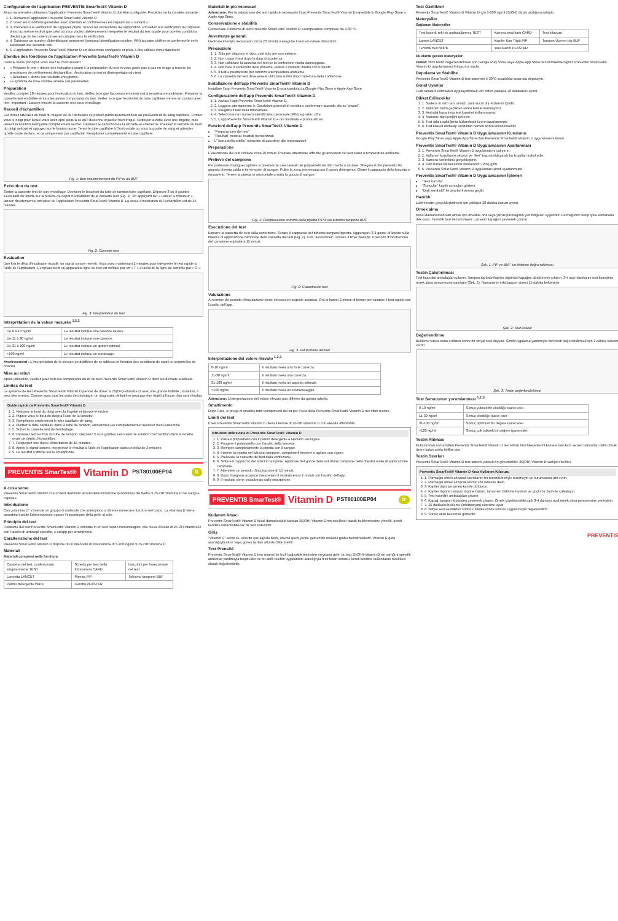Configuration de l'application PREVENTIS SmarTest® Vitamin D
Avant sa première utilisation, l'application Preventis SmarTest® Vitamin D doit être configurée. Procédez de la manière suivante :
1. 1. Démarrez l'application Preventis SmarTest® Vitamin D.
2. 2. Lisez les conditions générales avec attention et confirmez-les en cliquant sur « suivant ».
3. 3. Procédez à la vérification de l'appareil photo. Suivez les instructions de l'application. Procédez à la vérification de l'appareil photo au même endroit que celui où vous voulez ultérieurement interpréter le résultat du test rapide pour que les conditions d'éclairage du lieu soient prises en compte dans la vérification.
4. 4. Saisissez un numéro d'identification personnel (personal identification number, PIN) à quatre chiffres et confirmez-le en le saisissant une seconde fois.
5. 5. L'application Preventis SmarTest® Vitamin D est désormais configurée et prête à être utilisée immédiatement.
Étendue des fonctions de l'application Preventis SmarTest® Vitamin D
Dans le menu principal, vous avez le choix suivant :
« Préparer le test » donne des indications quant à la préparation du test et vous guide pas à pas en image à travers les procédures de prélèvement d'échantillon, d'exécution du test et d'interprétation du test.
« Résultats » donne les résultats enregistrés.
Le symbole de roue crantée amène aux paramètres.
Préparation
Veuillez compter 20 minutes pour l'exécution du test. Veillez à ce que l'accessoire de test soit à température ambiante. Préparez la cassette test emballée et tous les autres composants du test. Veillez à ce que l'extrémité du tube capillaire n'entre en contact avec rien. Important : Laissez encore la cassette test sous emballage.
Recueil d'échantillon
Les zones latérales du bout du majeur ou de l'annulaire se prêtent particulièrement bien au prélèvement de sang capillaire. Frottez-vous le doigt pour lequel vous avez opté jusqu'à ce qu'il devienne chaud et bien irrigué. Nettoyez la zone avec une lingette, puis laissez la solution nettoyante complètement sécher. Dévissez le capuchon de la lancette et enlevez-le. Pressez la lancette au bout du doigt nettoyé et appuyez sur le bouton jaune. Tenez le tube capillaire à l'horizontale ou sous la goutte de sang et attendez qu'elle coule dedans, et ce uniquement par capillarité. Remplissez complètement le tube capillaire.
Fig. 1: Bon enclenchement du PIP et du BUF
Exécution du test
Sortez la cassette test de son emballage. Dévissez le bouchon du tube de tampon/tube capillaire. Déposez 3 ou 4 gouttes s'écoulant du liquide sur la fenêtre de dépôt d'échantillon de la cassette test (Fig. 2). En appuyant sur « Lancer le minuteur », lancez directement le minuteur de l'application Preventis SmarTest® Vitamin D. La durée d'incubation de l'échantillon est de 15 minutes.
Fig. 2: Cassette test
Évaluation
Une fois le délai d'incubation écoulé, un signal sonore retentit. Vous avez maintenant 2 minutes pour interpréter le test rapide à l'aide de l'application. L'emplacement où apparaît la ligne de test est indiqué par un « T » et celui de la ligne de contrôle par « C ».
Fig. 3: Interprétation du test
Interprétation de la valeur mesurée <sup>1,2,3</sup>
| De 0 à 10 ng/ml | Le résultat indique une carence sévère. |
| De 11 à 30 ng/ml | Le résultat indique une carence. |
| De 31 à 100 ng/ml | Le résultat indique un apport optimal. |
| >100 ng/ml | Le résultat indique un surdosage. |
Avertissement : L'interprétation de la mesure peut différer de ce tableau en fonction des conditions de santé et corporelles de chacun.
Mise au rebut
Après utilisation, veuillez jeter tous les composants du kit de test Preventis SmarTest® Vitamin D dans les déchets résiduels.
Limites du test
Le système de test Preventis SmarTest® Vitamin D permet de doser la 25(OH)-vitamine D avec une grande fiabilité ; toutefois, il peut des erreurs. Comme avec tous les tests de dépistage, un diagnostic définitif ne peut pas être établi à l'issue d'un seul résultat.
Guide rapide de Preventis SmarTest® Vitamin D
1. 1. Nettoyez le bout du doigt avec la lingette et laissez-le sécher.
2. 2. Piquez-vous le bout du doigt à l'aide de la lancette.
3. 3. Remplissez entièrement le tube capillaire de sang.
4. 4. Plantez le tube capillaire dans le tube de tampon, enclenchez-les complètement et secouez bien l'ensemble.
5. 5. Sortez la cassette test de l'emballage.
6. 6. Dévissez le bouchon du tube de tampon. Déposez 3 ou 4 gouttes s'écoulant de solution d'échantillon dans la fenêtre ovale de dépôt d'échantillon.
7. 7. Respectez une durée d'incubation de 15 minutes.
8. 8. Après le signal sonore, interprétez le résultat à l'aide de l'application dans un délai de 2 minutes.
9. 9. Le résultat s'affiche sur le smartphone.
PREVENTIS SmarTest® Vitamin D PST80100EP04 it
A cosa serve
Preventis SmarTest® Vitamin D è un test destinato all'autodeterminazione quantitativa del livello di 25-OH vitamina D nel sangue capillare.
Introduzione
Con „vitamina D" s'intende un gruppo di molecole che adempiono a diverse numerose funzioni nel corpo. La vitamina D viene assorbita tramite l'alimentazione oppure l'esposizione della pelle al sole.
Principio del test
Il sistema del test Preventis SmarTest® Vitamin D consiste in un test rapido immunologico, che rileva il livello di 25-OH vitamina D con l'ausilio di anticorpi specifici, e un'app per smartphone.
Caratteristiche del test
Preventis SmarTest® Vitamin D dispone di un intervallo di misurazione di 5-100 ng/ml di 25-OH vitamina D.
Materiali
Materiali compresi nella fornitura
| Cassetta del test, confezionata singolarmente TEST | Scheda per test della fotocamera CARD | Istruzioni per l'esecuzione del test |
| Lancetta LANCET | Pipetta PIP | Tubicino tampone BUF |
| Panno detergente WIPE | Cerotto PLASTER | |
Materiali in più necessari
Attenzione: Per la valutazione del test rapido è necessario l'app Preventis SmarTest® Vitamin D reperibile in Google Play Store o Apple App Store.
Conservazione e stabilità
Conservare il sistema di test Preventis SmarTest® Vitamin D a temperature comprese tra 4-30 °C.
Avvertenze generali
Dedicare il tempo necessario (circa 20 minuti) a eseguire il test ed evitare distrazioni.
Precauzioni
1. 1. Solo per diagnosi in vitro, cioè solo per uso esterno.
2. 2. Non usare il test dopo la data di scadenza.
3. 3. Non utilizzare la cassetta del test se la confezione risulta danneggiata.
4. 4. Non bere il contenuto della provetta, evitare il contatto diretto con il liquido.
5. 5. Il test è predisposto per l'utilizzo a temperatura ambiente.
6. 6. La cassetta del test deve essere utilizzata subito dopo l'apertura della confezione.
Installazione dell'app Preventis SmarTest® Vitamin D
Installare l'app Preventis SmarTest® Vitamin D scaricandola da Google Play Store o Apple App Store.
Configurazione dell'app Preventis SmarTest® Vitamin D
1. 1. Avviare l'app Preventis SmarTest® Vitamin D.
2. 2. Leggere attentamente le Condizioni generali di vendita e confermare facendo clic su "avanti".
3. 3. Eseguire il test della fotocamera.
4. 4. Selezionare un numero identificativo personale (PIN) a quattro cifre.
5. 5. L'app Preventis SmarTest® Vitamin D è ora installata e pronta all'uso.
Funzioni dell'app Preventis SmarTest® Vitamin D
"Preparazione del test"
"Risultati" mostra i risultati memorizzati.
L'"icona della rotella" consente di accedere alle impostazioni.
Preparazione
L'esecuzione del test richiede circa 20 minuti. Prestare attenzione affinché gli accessori del test siano a temperatura ambiente.
Prelievo del campione
Per prelevare il sangue capillare si prestano le aree laterali dei polpastrelli del dito medio o anulare. Sfregare il dito prescelto fin quando diventa caldo e ben irrorato di sangue. Pulire la zona interessata con il panno detergente. Girare il cappuccio della lancetta e rimuoverlo. Tenere la pipetta in orizzontale o sotto la goccia di sangue.
Fig. 1: Compressione corretta della pipetta PIP e del tubicino tampone BUF
Esecuzione del test
Estrarre la cassetta del test dalla confezione. Svitare il cappuccio del tubicino tampone/pipetta. Aggiungere 3-4 gocce di liquido sulla finestra di applicazione campione della cassetta del test (Fig. 2). Con "Avvia timer", avviare il timer dell'app. Il periodo d'incubazione del campione equivale a 15 minuti.
Fig. 2: Cassetta del test
Valutazione
Al termine del periodo d'incubazione viene emesso un segnale acustico. Ora si hanno 2 minuti di tempo per valutare il test rapido con l'ausilio dell'app.
Fig. 3: Valutazione del test
Interpretazione del valore rilevato <sup>1,2,3</sup>
| 0-10 ng/ml | Il risultato rivela una forte carenza. |
| 11-30 ng/ml | Il risultato rivela una carenza. |
| 31-100 ng/ml | Il risultato rivela un apporto ottimale. |
| >100 ng/ml | Il risultato rivela un sovradosaggio. |
Attenzione: L'interpretazione del valore rilevato può differire da questa tabella.
Smaltimento
Dopo l'uso, si prega di smaltire tutti i componenti del kit per il test della Preventis SmarTest® Vitamin D nei rifiuti residui.
Limiti del test
Il test Preventis SmarTest® Vitamin D rileva il tenore di 25-OH vitamina D con elevata affidabilità.
Istruzioni abbreviate di Preventis SmarTest® Vitamin D
1. 1. Pulire il polpastrello con il panno detergente e lasciarlo asciugare.
2. 2. Pungere il polpastrello con l'ausilio della lancetta.
3. 3. Riempire completamente la pipetta con il sangue.
4. 4. Inserire la pipetta nel tubicino tampone, comprimerli insieme e agitare con vigore.
5. 5. Prelevare la cassetta del test dalla confezione.
6. 6. Svitare il cappuccio del tubicino tampone. Applicare 3-4 gocce della soluzione campione nella finestra ovale di applicazione campione.
7. 7. Attendere un periodo d'incubazione di 15 minuti.
8. 8. Dopo il segnale acustico interpretare il risultato entro 2 minuti con l'ausilio dell'app.
9. 9. Il risultato viene visualizzato sullo smartphone.
PREVENTIS SmarTest® Vitamin D PST80100EP04 tr
Kullanım Amacı
Preventis SmarTest® Vitamin D kılcal damarlardaki kandan 25(OH)-Vitamin D'nin niceliksel olarak belirlenmesine yönelik, kendi kendine kullanılabilecek bir test sistemidir.
Giriş
"Vitamin D" terimi ile, vücutta çok sayıda farklı, önemli işlevi yerine getiren bir molekül grubu belirtilmektedir. Vitamin D gıda aracılığıyla alınır veya güneş ışınları altında ciltte üretilir.
Test Prensibi
Preventis SmarTest® Vitamin D test sistemi bir hızlı bağışıklık testinden meydana gelir; bu test 25(OH)-Vitamin D'nin varlığını spesifik antikorlar yardımıyla tespit eder ve bir akıllı telefon uygulaması aracılığıyla hızlı testin sonucu, kendi kendine kullanılarak niceliksel olarak değerlendirilir.
Test Özellikleri
Preventis SmarTest® Vitamin D Vitamin D için 5-100 ng/ml 25(OH) ölçüm aralığına sahiptir.
Materyaller
Sağlanan Materyaller
| Test kasedi, tek tek ambalajlanmış TEST | Kamera testi kartı CARD | Test kılavuzu |
| Lanset LANCET | Kapiler Kan Tüpü PIP | Tampon Üçeren tüp BUF |
| Temizlik bezi WIPE | Yara Bandı PLASTER | |
Ek olarak gerekli materyaller
Dikkat: Hızlı testin değerlendirilmesi için Google Play Store veya Apple App Store'dan indirilebileceğiniz Preventis SmarTest® Vitamin D uygulamasına ihtiyacınız vardır.
Depolama ve Stabilite
Preventis SmarTest® Vitamin D test sistemini 4-30°C sıcaklıklar arasında depolayın.
Genel Uyarılar
Testi rahatsız edilmeden uygulayabilmek için lütfen yaklaşık 20 dakikanızı ayırın.
Dikkat Edilecekler
1. 1. Sadece in vitro tanı amaçlı, yani sucut dışı kullanım içindir.
2. 2. Kullanım tarihi geçtikten sonra testi kullanmayınız.
3. 3. Ambalaj hasarlıysa test kasetini kullanmayınız.
4. 4. Numune tüp içeriğini içmeyin.
5. 5. Test oda sıcaklığında kullanılmak üzere tasarlanmıştır.
6. 6. Test kasedi ambalajı açıldıktan hemen sonra kullanılmalıdır.
Preventis SmarTest® Vitamin D Uygulamasının Kurulumu
Google Play Store veya Apple App Store'dan Preventis SmarTest® Vitamin D uygulamasını kurun.
Preventis SmarTest® Vitamin D Uygulamasının Ayarlanması
1. 1. Preventis SmarTest® Vitamin D uygulamasını çalıştırın.
2. 2. Kullanım koşullarını okuyun ve "ileri" tuşuna tıklayarak bu koşulları kabul edin.
3. 3. Kamera kontrolünü gerçekleştirin.
4. 4. Dört haneli kişisel kimlik numaranızı (PIN) girin.
5. 5. Preventis SmarTest® Vitamin D uygulaması şimdi ayarlanmıştır.
Preventis SmarTest® Vitamin D Uygulamasının İşlevleri
"Testi hazırla"
"Sonuçlar" kayıtlı sonuçları gösterir.
"Dişli sembolü" ile ayarlar kısmına geçilir.
Hazırlık
Lütfen testin gerçekleştirilmesi için yaklaşık 20 dakika zaman ayırın.
Örnek alma
Kılcal damarlardan kan almak için özellikle orta veya yüzük parmağının yan bölgeleri uygundur. Parmağınızı ısınıp iyice kanlanana dek ovun. Temizlik bezi ile temizleyin. Lansetin kapağını çevirerek çıkarın.
Şek. 1: PIP ve BUF 'un birbirine doğru takılması
Testin Çalıştırılması
Test kasedini ambalajdan çıkarın. Tampon tüpünün/kapiler tüpünün kapağını döndürerek çıkarın. 3-4 aşılı damlasını test kasedinin örnek alma penceresine damlatın (Şek. 2). Numunenin inkübasyon süresi 15 dakika bekleyiniz.
Şek. 2: Test kasedi
Değerlendirme
Bekleme süresi sona erdikten sonra bir sinyal sesi duyulur. Şimdi uygulama yardımıyla hızlı testi değerlendirmek için 2 dakika süreniz vardır.
Şek. 3: Testin değerlendirilmesi
Test Sonucunun yorumlanması <sup>1,2,3</sup>
| 0-10 ng/ml | Sonuç yüksek bir eksikliğe işaret eder. |
| 11-30 ng/ml | Sonuç eksikliğe işaret eder. |
| 31-100 ng/ml | Sonuç optimum bir değere işaret eder. |
| >100 ng/ml | Sonuç çok yüksek bir değere işaret eder. |
Testin Atılması
Kullanımdan sonra lütfen Preventis SmarTest® Vitamin D test kitinin tüm bileşenlerini kamera test kartı ve test talimatları dahil olmak üzere kalan atıkla birlikte atın.
Testin Sınırları
Preventis SmarTest® Vitamin D test sistemi yüksek bir güvenilirlikle 25(OH)-Vitamin D varlığını belirler.
Preventis SmarTest® Vitamin D Kısa Kullanım Kılavuzu
1. 1. Parmağın örnek alınacak kısımlarını bir temizlik beziyle temizleyin ve kurumasına izin verin.
2. 2. Parmağın örnek alınacak kısmını bir lansetle delin.
3. 3. Kapiler tüpü tamamen kan ile doldurun.
4. 4. Kapiler tüpünü tampon tüpüne batırın, tamamen birbirine bastırın ve güçlü bir biçimde çalkalayın.
5. 5. Test kasedini ambalajdan çıkarın.
6. 6. Kapağı tampon tüpünden çevirerek çıkarın. Örnek çözeltisindeki aşılı 3-4 damlayı oval örnek alma penceresine yerleştirin.
7. 7. 15 dakikalık bekleme (inkübasyon) süresine uyun.
8. 8. Sinyal sesi verildikten sonra 2 dakika içinde sonucu uygulamayla değerlendirin.
9. 9. Sonuç akıllı telefonda gösterilir.
PREVENTIS